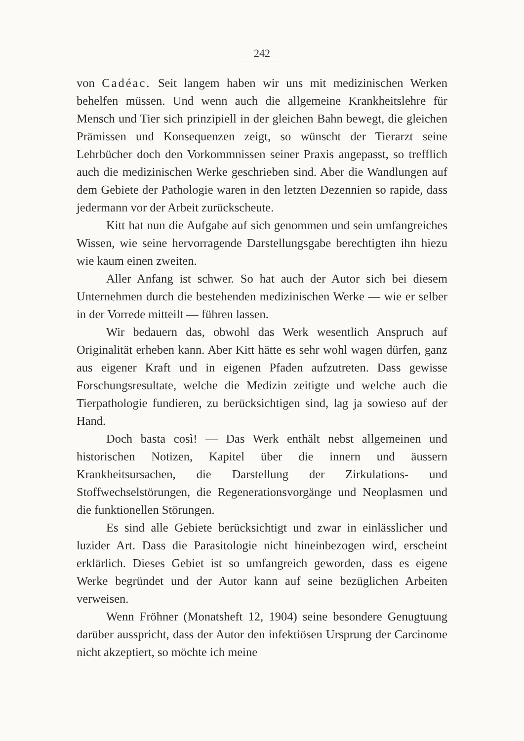242
von Cadéac. Seit langem haben wir uns mit medizinischen Werken behelfen müssen. Und wenn auch die allgemeine Krankheitslehre für Mensch und Tier sich prinzipiell in der gleichen Bahn bewegt, die gleichen Prämissen und Konsequenzen zeigt, so wünscht der Tierarzt seine Lehrbücher doch den Vorkommnissen seiner Praxis angepasst, so trefflich auch die medizinischen Werke geschrieben sind. Aber die Wandlungen auf dem Gebiete der Pathologie waren in den letzten Dezennien so rapide, dass jedermann vor der Arbeit zurückscheute.
Kitt hat nun die Aufgabe auf sich genommen und sein umfangreiches Wissen, wie seine hervorragende Darstellungsgabe berechtigten ihn hiezu wie kaum einen zweiten.
Aller Anfang ist schwer. So hat auch der Autor sich bei diesem Unternehmen durch die bestehenden medizinischen Werke — wie er selber in der Vorrede mitteilt — führen lassen.
Wir bedauern das, obwohl das Werk wesentlich Anspruch auf Originalität erheben kann. Aber Kitt hätte es sehr wohl wagen dürfen, ganz aus eigener Kraft und in eigenen Pfaden aufzutreten. Dass gewisse Forschungsresultate, welche die Medizin zeitigte und welche auch die Tierpathologie fundieren, zu berücksichtigen sind, lag ja sowieso auf der Hand.
Doch basta così! — Das Werk enthält nebst allgemeinen und historischen Notizen, Kapitel über die innern und äussern Krankheitsursachen, die Darstellung der Zirkulations- und Stoffwechselstörungen, die Regenerationsvorgänge und Neoplasmen und die funktionellen Störungen.
Es sind alle Gebiete berücksichtigt und zwar in einlässlicher und luzider Art. Dass die Parasitologie nicht hineinbezogen wird, erscheint erklärlich. Dieses Gebiet ist so umfangreich geworden, dass es eigene Werke begründet und der Autor kann auf seine bezüglichen Arbeiten verweisen.
Wenn Fröhner (Monatsheft 12, 1904) seine besondere Genugtuung darüber ausspricht, dass der Autor den infektiösen Ursprung der Carcinome nicht akzeptiert, so möchte ich meine